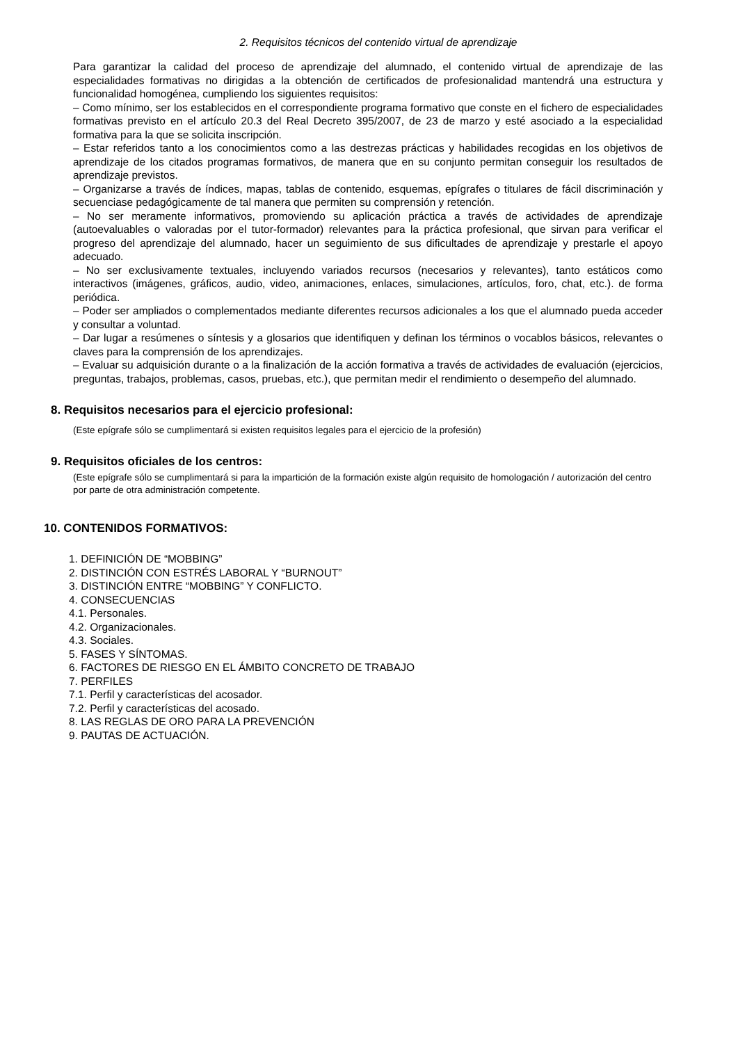2. Requisitos técnicos del contenido virtual de aprendizaje
Para garantizar la calidad del proceso de aprendizaje del alumnado, el contenido virtual de aprendizaje de las especialidades formativas no dirigidas a la obtención de certificados de profesionalidad mantendrá una estructura y funcionalidad homogénea, cumpliendo los siguientes requisitos:
– Como mínimo, ser los establecidos en el correspondiente programa formativo que conste en el fichero de especialidades formativas previsto en el artículo 20.3 del Real Decreto 395/2007, de 23 de marzo y esté asociado a la especialidad formativa para la que se solicita inscripción.
– Estar referidos tanto a los conocimientos como a las destrezas prácticas y habilidades recogidas en los objetivos de aprendizaje de los citados programas formativos, de manera que en su conjunto permitan conseguir los resultados de aprendizaje previstos.
– Organizarse a través de índices, mapas, tablas de contenido, esquemas, epígrafes o titulares de fácil discriminación y secuenciase pedagógicamente de tal manera que permiten su comprensión y retención.
– No ser meramente informativos, promoviendo su aplicación práctica a través de actividades de aprendizaje (autoevaluables o valoradas por el tutor-formador) relevantes para la práctica profesional, que sirvan para verificar el progreso del aprendizaje del alumnado, hacer un seguimiento de sus dificultades de aprendizaje y prestarle el apoyo adecuado.
– No ser exclusivamente textuales, incluyendo variados recursos (necesarios y relevantes), tanto estáticos como interactivos (imágenes, gráficos, audio, video, animaciones, enlaces, simulaciones, artículos, foro, chat, etc.). de forma periódica.
– Poder ser ampliados o complementados mediante diferentes recursos adicionales a los que el alumnado pueda acceder y consultar a voluntad.
– Dar lugar a resúmenes o síntesis y a glosarios que identifiquen y definan los términos o vocablos básicos, relevantes o claves para la comprensión de los aprendizajes.
– Evaluar su adquisición durante o a la finalización de la acción formativa a través de actividades de evaluación (ejercicios, preguntas, trabajos, problemas, casos, pruebas, etc.), que permitan medir el rendimiento o desempeño del alumnado.
8. Requisitos necesarios para el ejercicio profesional:
(Este epígrafe sólo se cumplimentará si existen requisitos legales para el ejercicio de la profesión)
9. Requisitos oficiales de los centros:
(Este epígrafe sólo se cumplimentará si para la impartición de la formación existe algún requisito de homologación / autorización del centro por parte de otra administración competente.
10. CONTENIDOS FORMATIVOS:
1. DEFINICIÓN DE “MOBBING”
2. DISTINCIÓN CON ESTRÉS LABORAL Y “BURNOUT”
3. DISTINCIÓN ENTRE “MOBBING” Y CONFLICTO.
4. CONSECUENCIAS
4.1. Personales.
4.2. Organizacionales.
4.3. Sociales.
5. FASES Y SÍNTOMAS.
6. FACTORES DE RIESGO EN EL ÁMBITO CONCRETO DE TRABAJO
7. PERFILES
7.1. Perfil y características del acosador.
7.2. Perfil y características del acosado.
8. LAS REGLAS DE ORO PARA LA PREVENCIÓN
9. PAUTAS DE ACTUACIÓN.